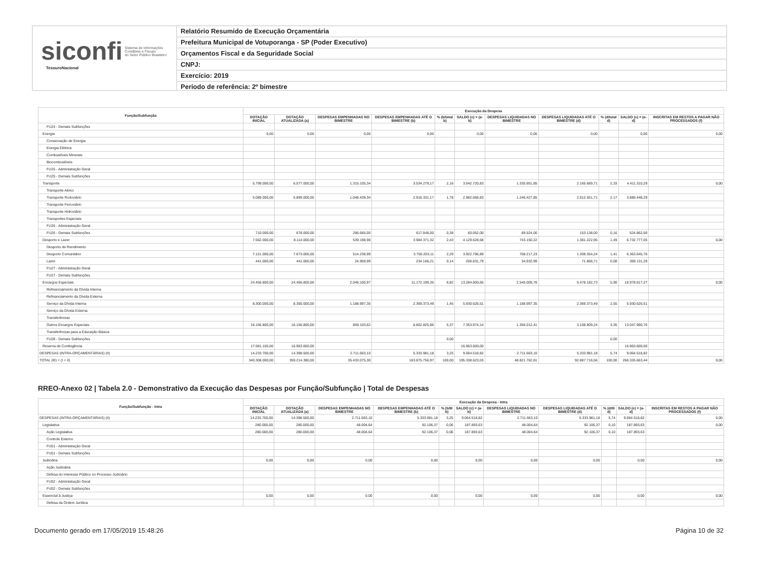siconfi Sistema de Informações
Contábeis e Fiscais
do Setor Público Brasileiro
TesouroNacional
Relatório Resumido de Execução Orçamentária
Prefeitura Municipal de Votuporanga - SP (Poder Executivo)
Orçamentos Fiscal e da Seguridade Social
CNPJ:
Exercício: 2019
Período de referência: 2º bimestre
| Função/Subfunção | Execução da Despesa | | | | | | | | | | |
| --- | --- | --- | --- | --- | --- | --- | --- | --- | --- | --- | --- |
| | DOTAÇÃO INICIAL | DOTAÇÃO ATUALIZADA (a) | DESPESAS EMPENHADAS NO BIMESTRE | DESPESAS EMPENHADAS ATÉ O BIMESTRE (b) | % (b/total b) | SALDO (c) = (a-b) | DESPESAS LIQUIDADAS NO BIMESTRE | DESPESAS LIQUIDADAS ATÉ O BIMESTRE (d) | % (d/total d) | SALDO (e) = (a-d) | INSCRITAS EM RESTOS A PAGAR NÃO PROCESSADOS (f) |
| FU24 - Demais Subfunções | | | | | | | | | | | |
| Energia | 0,00 | 0,00 | 0,00 | 0,00 | | 0,00 | 0,00 | 0,00 | | 0,00 | 0,00 |
| Conservação de Energia | | | | | | | | | | | |
| Energia Elétrica | | | | | | | | | | | |
| Combustíveis Minerais | | | | | | | | | | | |
| Biocombustíveis | | | | | | | | | | | |
| FU25 - Administração Geral | | | | | | | | | | | |
| FU25 - Demais Subfunções | | | | | | | | | | | |
| Transporte | 5.799.000,00 | 6.577.000,00 | 1.315.105,34 | 3.534.279,17 | 2,16 | 3.042.720,83 | 1.335.951,85 | 2.165.689,71 | 2,33 | 4.411.310,29 | 0,00 |
| Transporte Aéreo | | | | | | | | | | | |
| Transporte Rodoviário | 5.089.000,00 | 5.899.000,00 | 1.048.439,34 | 2.916.331,17 | 1,78 | 2.982.668,83 | 1.246.427,85 | 2.012.551,71 | 2,17 | 3.886.448,29 | |
| Transporte Ferroviário | | | | | | | | | | | |
| Transporte Hidroviário | | | | | | | | | | | |
| Transportes Especiais | | | | | | | | | | | |
| FU26 - Administração Geral | | | | | | | | | | | |
| FU26 - Demais Subfunções | 710.000,00 | 678.000,00 | 266.666,00 | 617.948,00 | 0,38 | 60.052,00 | 89.524,00 | 153.138,00 | 0,16 | 524.862,00 | |
| Desporto e Lazer | 7.562.000,00 | 8.114.000,00 | 539.198,98 | 3.984.371,32 | 2,43 | 4.129.628,68 | 743.150,22 | 1.381.222,95 | 1,49 | 6.732.777,05 | 0,00 |
| Desporto de Rendimento | | | | | | | | | | | |
| Desporto Comunitário | 7.121.000,00 | 7.673.000,00 | 514.238,99 | 3.750.203,11 | 2,29 | 3.922.796,89 | 708.217,23 | 1.309.354,24 | 1,41 | 6.363.645,76 | |
| Lazer | 441.000,00 | 441.000,00 | 24.959,99 | 234.168,21 | 0,14 | 206.831,79 | 34.932,99 | 71.868,71 | 0,08 | 369.131,29 | |
| FU27 - Administração Geral | | | | | | | | | | | |
| FU27 - Demais Subfunções | | | | | | | | | | | |
| Encargos Especiais | 24.456.800,00 | 24.456.800,00 | 2.048.100,97 | 11.172.199,35 | 6,82 | 13.284.600,65 | 2.545.009,76 | 5.478.182,73 | 5,90 | 18.978.617,27 | 0,00 |
| Refinanciamento da Dívida Interna | | | | | | | | | | | |
| Refinanciamento da Dívida Externa | | | | | | | | | | | |
| Serviço da Dívida Interna | 8.300.000,00 | 8.300.000,00 | 1.188.997,35 | 2.369.373,49 | 1,45 | 5.930.626,51 | 1.188.997,35 | 2.369.373,49 | 2,55 | 5.930.626,51 | |
| Serviço da Dívida Externa | | | | | | | | | | | |
| Transferências | | | | | | | | | | | |
| Outros Encargos Especiais | 16.156.800,00 | 16.156.800,00 | 859.103,62 | 8.802.825,86 | 5,37 | 7.353.974,14 | 1.356.012,41 | 3.108.809,24 | 3,35 | 13.047.990,76 | |
| Transferências para a Educação Básica | | | | | | | | | | | |
| FU28 - Demais Subfunções | | | | | 0,00 | | | | 0,00 | | |
| Reserva de Contingência | 17.581.100,00 | 16.963.600,00 | | | | 16.963.600,00 | | | | 16.963.600,00 | |
| DESPESAS (INTRA-ORÇAMENTÁRIAS) (II) | 14.233.700,00 | 14.398.500,00 | 2.711.663,10 | 5.333.981,18 | 3,25 | 9.064.518,82 | 2.711.663,10 | 5.333.981,18 | 5,74 | 9.064.518,82 | |
| TOTAL (III) = (I + II) | 340.308.000,00 | 359.214.380,00 | 35.433.075,30 | 163.875.756,97 | 100,00 | 195.338.623,03 | 48.821.762,81 | 92.887.716,56 | 100,00 | 266.326.663,44 | 0,00 |
RREO-Anexo 02 | Tabela 2.0 - Demonstrativo da Execução das Despesas por Função/Subfunção | Total de Despesas
| Função/Subfunção - Intra | Execução da Despesa - Intra | | | | | | | | | | |
| --- | --- | --- | --- | --- | --- | --- | --- | --- | --- | --- | --- |
| | DOTAÇÃO INICIAL | DOTAÇÃO ATUALIZADA (a) | DESPESAS EMPENHADAS NO BIMESTRE | DESPESAS EMPENHADAS ATÉ O BIMESTRE (b) | % (b/III b) | SALDO (c) = (a-b) | DESPESAS LIQUIDADAS NO BIMESTRE | DESPESAS LIQUIDADAS ATÉ O BIMESTRE (d) | % (d/III d) | SALDO (e) = (a-d) | INSCRITAS EM RESTOS A PAGAR NÃO PROCESSADOS (f) |
| DESPESAS (INTRA-ORÇAMENTÁRIAS) (II) | 14.233.700,00 | 14.398.500,00 | 2.711.663,10 | 5.333.981,18 | 3,25 | 9.064.518,82 | 2.711.663,10 | 5.333.981,18 | 5,74 | 9.064.518,82 | 0,00 |
| Legislativa | 280.000,00 | 280.000,00 | 48.004,64 | 92.106,37 | 0,06 | 187.893,63 | 48.004,64 | 92.106,37 | 0,10 | 187.893,63 | 0,00 |
| Ação Legislativa | 280.000,00 | 280.000,00 | 48.004,64 | 92.106,37 | 0,06 | 187.893,63 | 48.004,64 | 92.106,37 | 0,10 | 187.893,63 | |
| Controle Externo | | | | | | | | | | | |
| FU01 - Administração Geral | | | | | | | | | | | |
| FU01 - Demais Subfunções | | | | | | | | | | | |
| Judiciária | 0,00 | 0,00 | 0,00 | 0,00 | | 0,00 | 0,00 | 0,00 | | 0,00 | 0,00 |
| Ação Judiciária | | | | | | | | | | | |
| Defesa do Interesse Público no Processo Judiciário | | | | | | | | | | | |
| FU02 - Administração Geral | | | | | | | | | | | |
| FU02 - Demais Subfunções | | | | | | | | | | | |
| Essencial à Justiça | 0,00 | 0,00 | 0,00 | 0,00 | | 0,00 | 0,00 | 0,00 | | 0,00 | 0,00 |
| Defesa da Ordem Jurídica | | | | | | | | | | | |
Documento gerado em 17/05/2019 15:48:26 Página 10 de 32